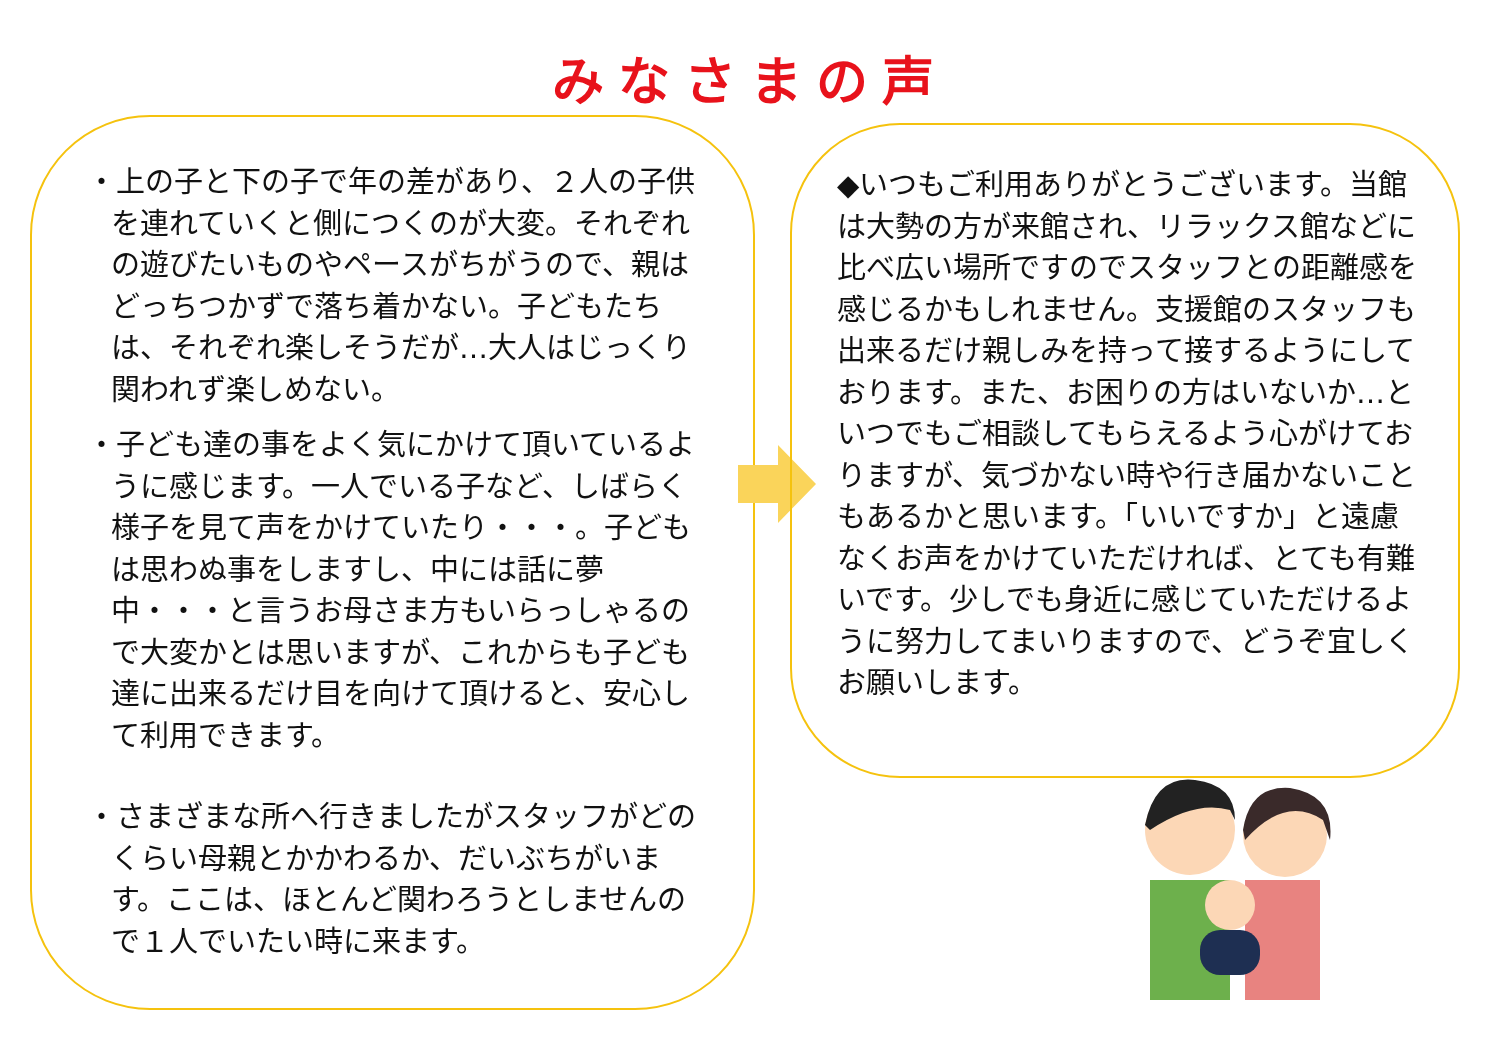みなさまの声
・上の子と下の子で年の差があり、２人の子供を連れていくと側につくのが大変。それぞれの遊びたいものやペースがちがうので、親はどっちつかずで落ち着かない。子どもたちは、それぞれ楽しそうだが…大人はじっくり関われず楽しめない。
・子ども達の事をよく気にかけて頂いているように感じます。一人でいる子など、しばらく様子を見て声をかけていたり・・・。子どもは思わぬ事をしますし、中には話に夢中・・・と言うお母さま方もいらっしゃるので大変かとは思いますが、これからも子ども達に出来るだけ目を向けて頂けると、安心して利用できます。
・さまざまな所へ行きましたがスタッフがどのくらい母親とかかわるか、だいぶちがいます。ここは、ほとんど関わろうとしませんので１人でいたい時に来ます。
◆いつもご利用ありがとうございます。当館は大勢の方が来館され、リラックス館などに比べ広い場所ですのでスタッフとの距離感を感じるかもしれません。支援館のスタッフも出来るだけ親しみを持って接するようにしております。また、お困りの方はいないか…といつでもご相談してもらえるよう心がけておりますが、気づかない時や行き届かないこともあるかと思います。「いいですか」と遠慮なくお声をかけていただければ、とても有難いです。少しでも身近に感じていただけるように努力してまいりますので、どうぞ宜しくお願いします。